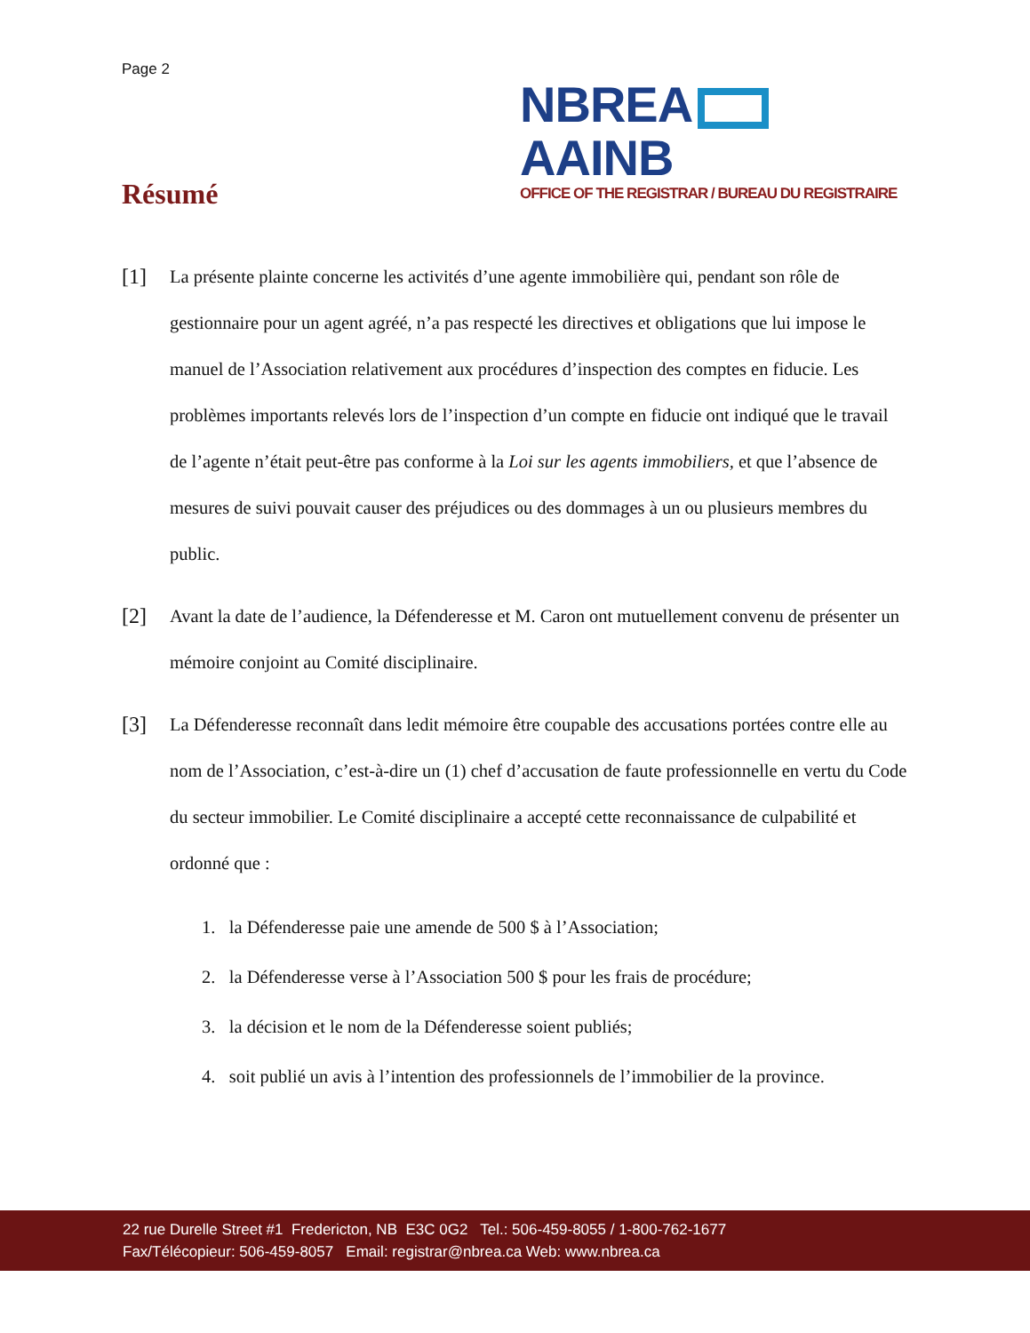Page 2
NBREA AAINB
OFFICE OF THE REGISTRAR / BUREAU DU REGISTRAIRE
Résumé
[1]
La présente plainte concerne les activités d’une agente immobilière qui, pendant son rôle de gestionnaire pour un agent agréé, n’a pas respecté les directives et obligations que lui impose le manuel de l’Association relativement aux procédures d’inspection des comptes en fiducie. Les problèmes importants relevés lors de l’inspection d’un compte en fiducie ont indiqué que le travail de l’agente n’était peut-être pas conforme à la Loi sur les agents immobiliers, et que l’absence de mesures de suivi pouvait causer des préjudices ou des dommages à un ou plusieurs membres du public.
[2]
Avant la date de l’audience, la Défenderesse et M. Caron ont mutuellement convenu de présenter un mémoire conjoint au Comité disciplinaire.
[3]
La Défenderesse reconnaît dans ledit mémoire être coupable des accusations portées contre elle au nom de l’Association, c’est-à-dire un (1) chef d’accusation de faute professionnelle en vertu du Code du secteur immobilier. Le Comité disciplinaire a accepté cette reconnaissance de culpabilité et ordonné que :
1. la Défenderesse paie une amende de 500 $ à l’Association;
2. la Défenderesse verse à l’Association 500 $ pour les frais de procédure;
3. la décision et le nom de la Défenderesse soient publiés;
4. soit publié un avis à l’intention des professionnels de l’immobilier de la province.
22 rue Durelle Street #1 Fredericton, NB E3C 0G2 Tel.: 506-459-8055 / 1-800-762-1677
Fax/Télécopieur: 506-459-8057 Email: registrar@nbrea.ca Web: www.nbrea.ca